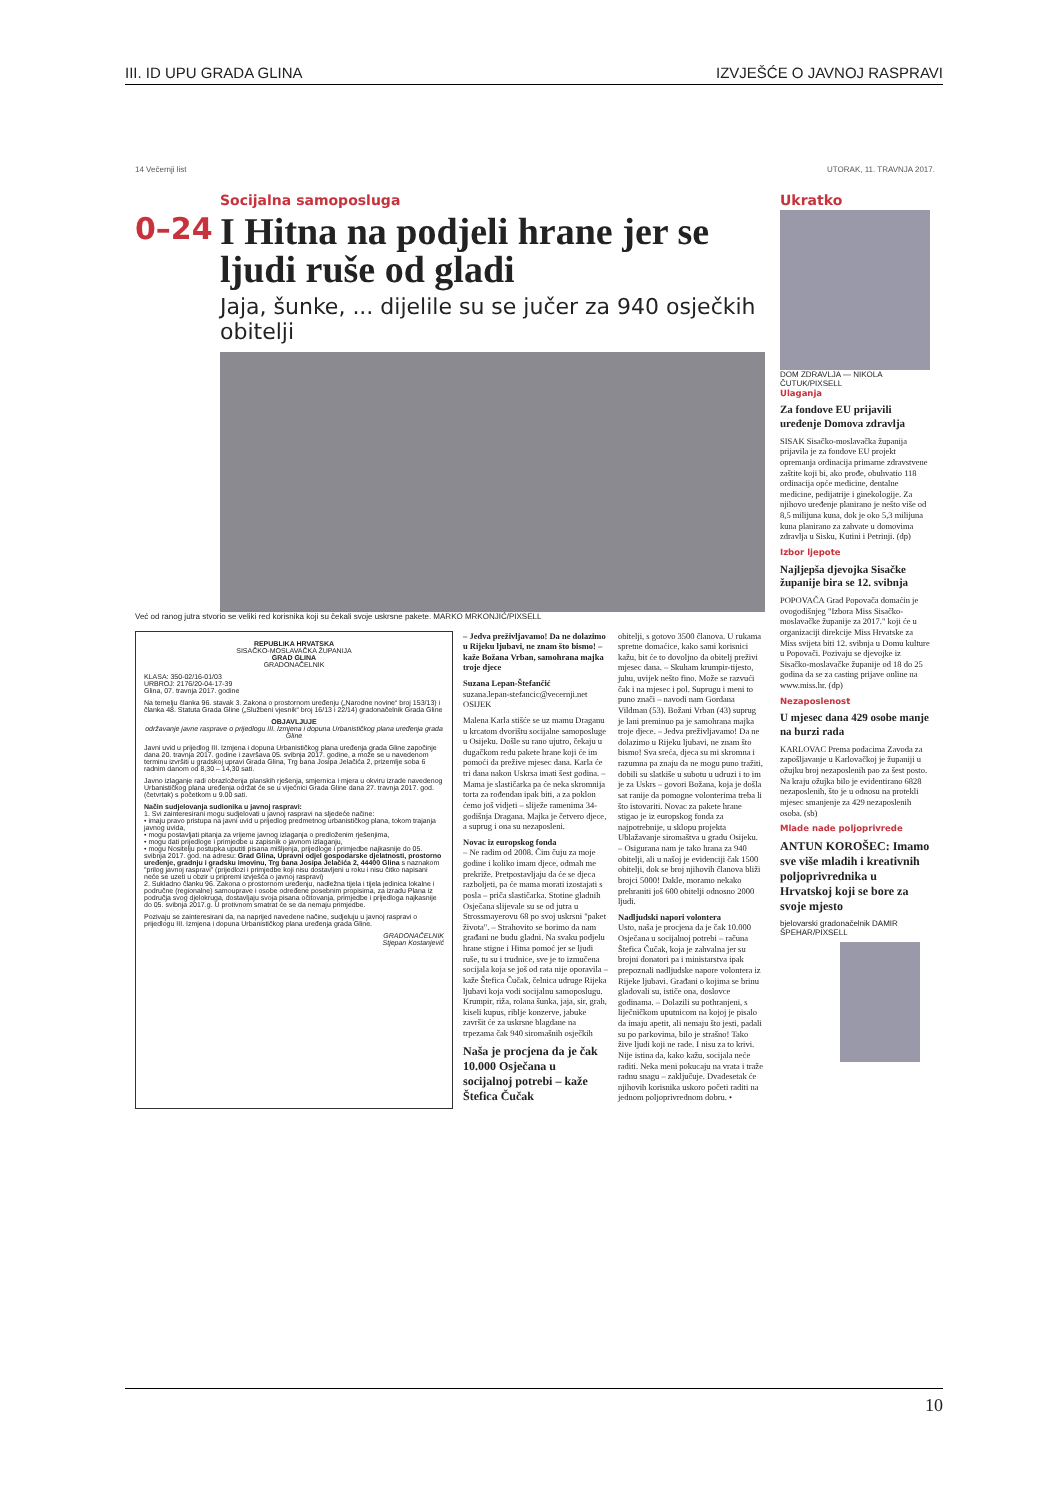III. ID UPU GRADA GLINA IZVJEŠĆE O JAVNOJ RASPRAVI
14 Večernji list UTORAK, 11. TRAVNJA 2017.
Socijalna samoposluga
0–24
I Hitna na podjeli hrane jer se ljudi ruše od gladi
Jaja, šunke, ... dijelile su se jučer za 940 osječkih obitelji
Već od ranog jutra stvorio se veliki red korisnika koji su čekali svoje uskrsne pakete. MARKO MRKONJIĆ/PIXSELL
REPUBLIKA HRVATSKA
SISAČKO-MOSLAVAČKA ŽUPANIJA
GRAD GLINA
GRADONAČELNIK
KLASA: 350-02/16-01/03
URBROJ: 2176/20-04-17-39
Glina, 07. travnja 2017. godine
Na temelju članka 96. stavak 3. Zakona o prostornom uređenju („Narodne novine“ broj 153/13) i članka 48. Statuta Grada Gline („Službeni vjesnik“ broj 16/13 i 22/14) gradonačelnik Grada Gline
OBJAVLJUJE
održavanje javne rasprave o prijedlogu III. Izmjena i dopuna Urbanističkog plana uređenja grada Gline
Javni uvid u prijedlog III. Izmjena i dopuna Urbanističkog plana uređenja grada Gline započinje dana 20. travnja 2017. godine i završava 05. svibnja 2017. godine, a može se u navedenom terminu izvršiti u gradskoj upravi Grada Glina, Trg bana Josipa Jelačića 2, prizemlje soba 6 radnim danom od 8,30 – 14,30 sati.
Javno izlaganje radi obrazloženja planskih rješenja, smjernica i mjera u okviru izrade navedenog Urbanističkog plana uređenja održat će se u vijećnici Grada Gline dana 27. travnja 2017. god. (četvrtak) s početkom u 9.00 sati.
Način sudjelovanja sudionika u javnoj raspravi:
1. Svi zainteresirani mogu sudjelovati u javnoj raspravi na sljedeće načine:
• imaju pravo pristupa na javni uvid u prijedlog predmetnog urbanističkog plana, tokom trajanja javnog uvida,
• mogu postavljati pitanja za vrijeme javnog izlaganja o predloženim rješenjima,
• mogu dati prijedloge i primjedbe u zapisnik o javnom izlaganju,
• mogu Nositelju postupka uputiti pisana mišljenja, prijedloge i primjedbe najkasnije do 05. svibnja 2017. god. na adresu: Grad Glina, Upravni odjel gospodarske djelatnosti, prostorno uređenje, gradnju i gradsku imovinu, Trg bana Josipa Jelačića 2, 44400 Glina s naznakom "prilog javnoj raspravi" (prijedlozi i primjedbe koji nisu dostavljeni u roku i nisu čitko napisani neće se uzeti u obzir u pripremi izvješća o javnoj raspravi)
2. Sukladno članku 96. Zakona o prostornom uređenju, nadležna tijela i tijela jedinica lokalne i područne (regionalne) samouprave i osobe određene posebnim propisima, za izradu Plana iz područja svog djelokruga, dostavljaju svoja pisana očitovanja, primjedbe i prijedloga najkasnije do 05. svibnja 2017.g. U protivnom smatrat će se da nemaju primjedbe.
Pozivaju se zainteresirani da, na naprijed navedene načine, sudjeluju u javnoj raspravi o prijedlogu III. Izmjena i dopuna Urbanističkog plana uređenja grada Gline.
GRADONAČELNIK
Stjepan Kostanjević
– Jedva preživljavamo! Da ne dolazimo u Rijeku ljubavi, ne znam što bismo! – kaže Božana Vrban, samohrana majka troje djece
Suzana Lepan-Štefančić
suzana.lepan-stefancic@vecernji.net
OSIJEK
Malena Karla stišće se uz mamu Draganu u krcatom dvorištu socijalne samoposluge u Osijeku. Došle su rano ujutro, čekaju u dugačkom redu pakete hrane koji će im pomoći da prežive mjesec dana. Karla će tri dana nakon Uskrsa imati šest godina. – Mama je slastičarka pa će neka skromnija torta za rođendan ipak biti, a za poklon ćemo još vidjeti – sliježe ramenima 34-godišnja Dragana. Majka je četvero djece, a suprug i ona su nezaposleni.
Novac iz europskog fonda
– Ne radim od 2008. Čim čuju za moje godine i koliko imam djece, odmah me prekriže. Pretpostavljaju da će se djeca razboljeti, pa će mama morati izostajati s posla – priča slastičarka. Stotine gladnih Osječana slijevale su se od jutra u Strossmayerovu 68 po svoj uskrsni "paket života". – Strahovito se borimo da nam građani ne budu gladni. Na svaku podjelu hrane stigne i Hitna pomoć jer se ljudi ruše, tu su i trudnice, sve je to izmučena socijala koja se još od rata nije oporavila – kaže Štefica Čučak, čelnica udruge Rijeka ljubavi koja vodi socijalnu samoposlugu. Krumpir, riža, rolana šunka, jaja, sir, grah, kiseli kupus, riblje konzerve, jabuke završit će za uskrsne blagdane na trpezama čak 940 siromašnih osječkih
Naša je procjena da je čak 10.000 Osječana u socijalnoj potrebi – kaže Štefica Čučak
obitelji, s gotovo 3500 članova. U rukama spretne domaćice, kako sami korisnici kažu, bit će to dovoljno da obitelj preživi mjesec dana. – Skuham krumpir-tijesto, juhu, uvijek nešto fino. Može se razvući čak i na mjesec i pol. Suprugu i meni to puno znači – navodi nam Gordana Vildman (53). Božani Vrban (43) suprug je lani preminuo pa je samohrana majka troje djece. – Jedva preživljavamo! Da ne dolazimo u Rijeku ljubavi, ne znam što bismo! Sva sreća, djeca su mi skromna i razumna pa znaju da ne mogu puno tražiti, dobili su slatkiše u subotu u udruzi i to im je za Uskrs – govori Božana, koja je došla sat ranije da pomogne volonterima treba li što istovariti. Novac za pakete hrane stigao je iz europskog fonda za najpotrebnije, u sklopu projekta Ublažavanje siromaštva u gradu Osijeku. – Osigurana nam je tako hrana za 940 obitelji, ali u našoj je evidenciji čak 1500 obitelji, dok se broj njihovih članova bliži brojci 5000! Dakle, moramo nekako prehraniti još 600 obitelji odnosno 2000 ljudi.
Nadljudski napori volontera
Usto, naša je procjena da je čak 10.000 Osječana u socijalnoj potrebi – računa Štefica Čučak, koja je zahvalna jer su brojni donatori pa i ministarstva ipak prepoznali nadljudske napore volontera iz Rijeke ljubavi. Građani o kojima se brinu gladovali su, ističe ona, doslovce godinama. – Dolazili su pothranjeni, s liječničkom uputnicom na kojoj je pisalo da imaju apetit, ali nemaju što jesti, padali su po parkovima, bilo je strašno! Tako žive ljudi koji ne rade. I nisu za to krivi. Nije istina da, kako kažu, socijala neće raditi. Neka meni pokucaju na vrata i traže radnu snagu – zaključuje. Dvadesetak će njihovih korisnika uskoro početi raditi na jednom poljoprivrednom dobru. •
Ukratko
DOM ZDRAVLJA — NIKOLA ČUTUK/PIXSELL
Ulaganja
Za fondove EU prijavili uređenje Domova zdravlja
SISAK Sisačko-moslavačka županija prijavila je za fondove EU projekt opremanja ordinacija primarne zdravstvene zaštite koji bi, ako prođe, obuhvatio 118 ordinacija opće medicine, dentalne medicine, pedijatrije i ginekologije. Za njihovo uređenje planirano je nešto više od 8,5 milijuna kuna, dok je oko 5,3 milijuna kuna planirano za zahvate u domovima zdravlja u Sisku, Kutini i Petrinji. (dp)
Izbor ljepote
Najljepša djevojka Sisačke županije bira se 12. svibnja
POPOVAČA Grad Popovača domaćin je ovogodišnjeg "Izbora Miss Sisačko-moslavačke županije za 2017." koji će u organizaciji direkcije Miss Hrvatske za Miss svijeta biti 12. svibnja u Domu kulture u Popovači. Pozivaju se djevojke iz Sisačko-moslavačke županije od 18 do 25 godina da se za casting prijave online na www.miss.hr. (dp)
Nezaposlenost
U mjesec dana 429 osobe manje na burzi rada
KARLOVAC Prema podacima Zavoda za zapošljavanje u Karlovačkoj je županiji u ožujku broj nezaposlenih pao za šest posto. Na kraju ožujka bilo je evidentirano 6828 nezaposlenih, što je u odnosu na protekli mjesec smanjenje za 429 nezaposlenih osoba. (sb)
Mlade nade poljoprivrede
ANTUN KOROŠEC: Imamo sve više mladih i kreativnih poljoprivrednika u Hrvatskoj koji se bore za svoje mjesto
bjelovarski gradonačelnik DAMIR ŠPEHAR/PIXSELL
10